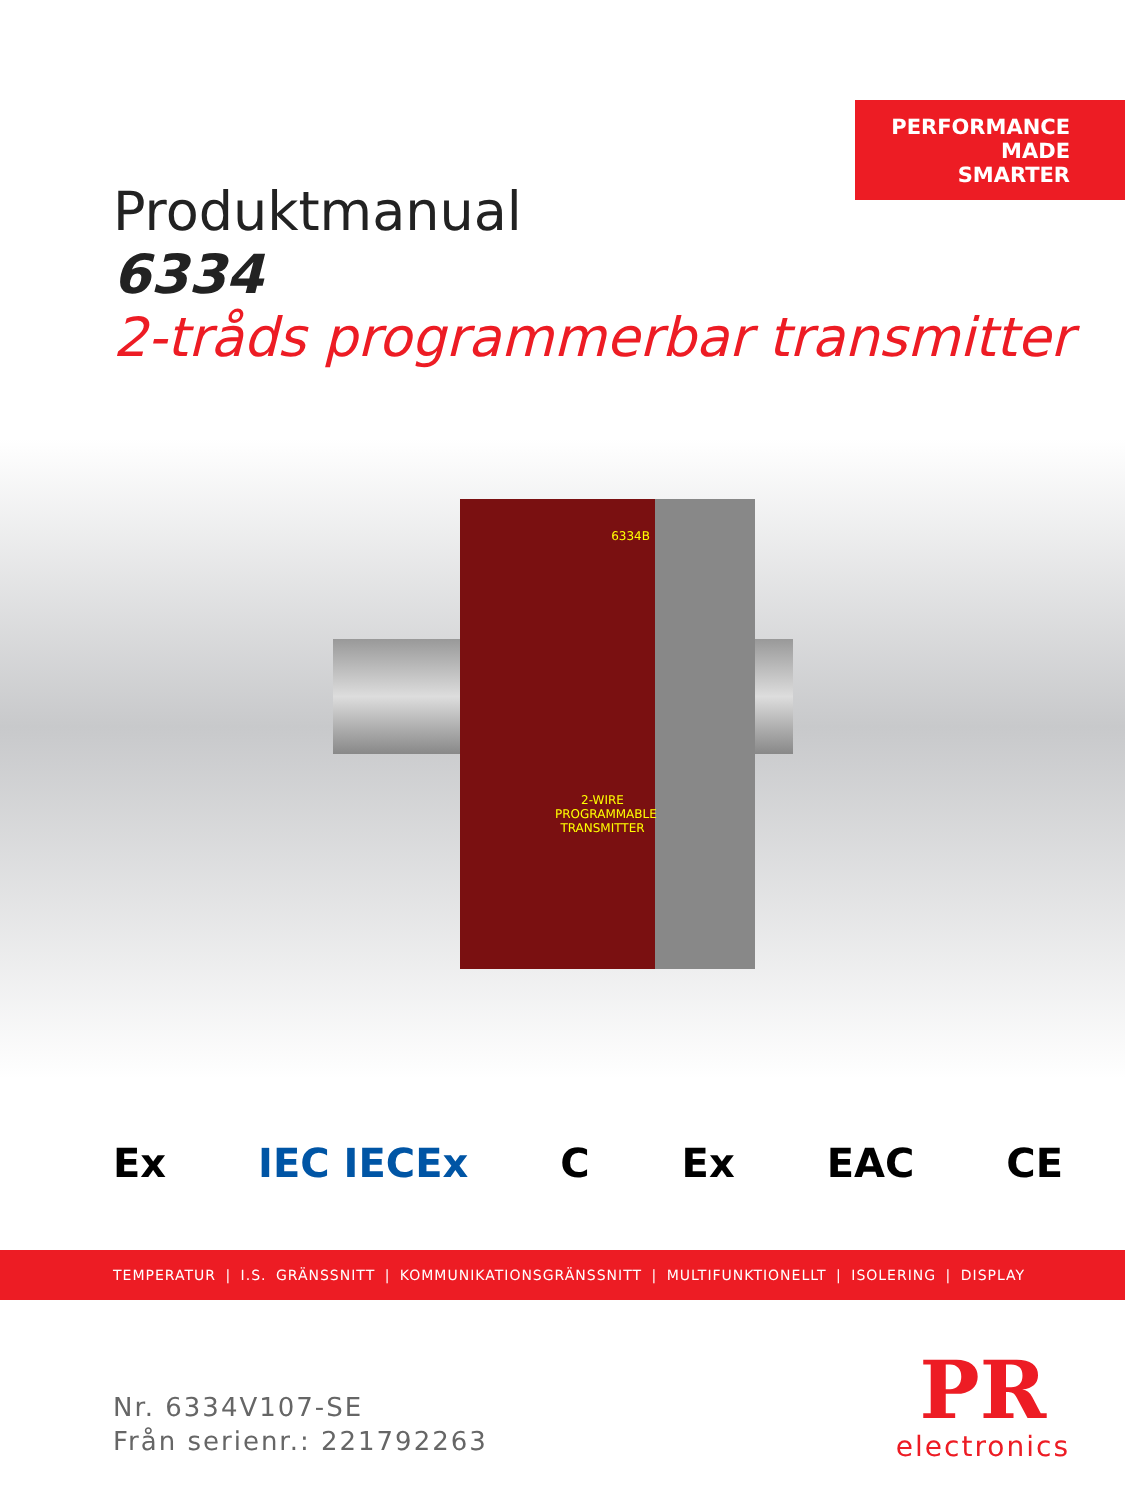PERFORMANCE
MADE
SMARTER
Produktmanual
6334
2-tråds programmerbar transmitter
6334B
2-WIRE PROGRAMMABLE TRANSMITTER
Ex IEC IECEx C Ex EAC CE
TEMPERATUR | I.S. GRÄNSSNITT | KOMMUNIKATIONSGRÄNSSNITT | MULTIFUNKTIONELLT | ISOLERING | DISPLAY
Nr. 6334V107-SE
Från serienr.: 221792263
PR
electronics